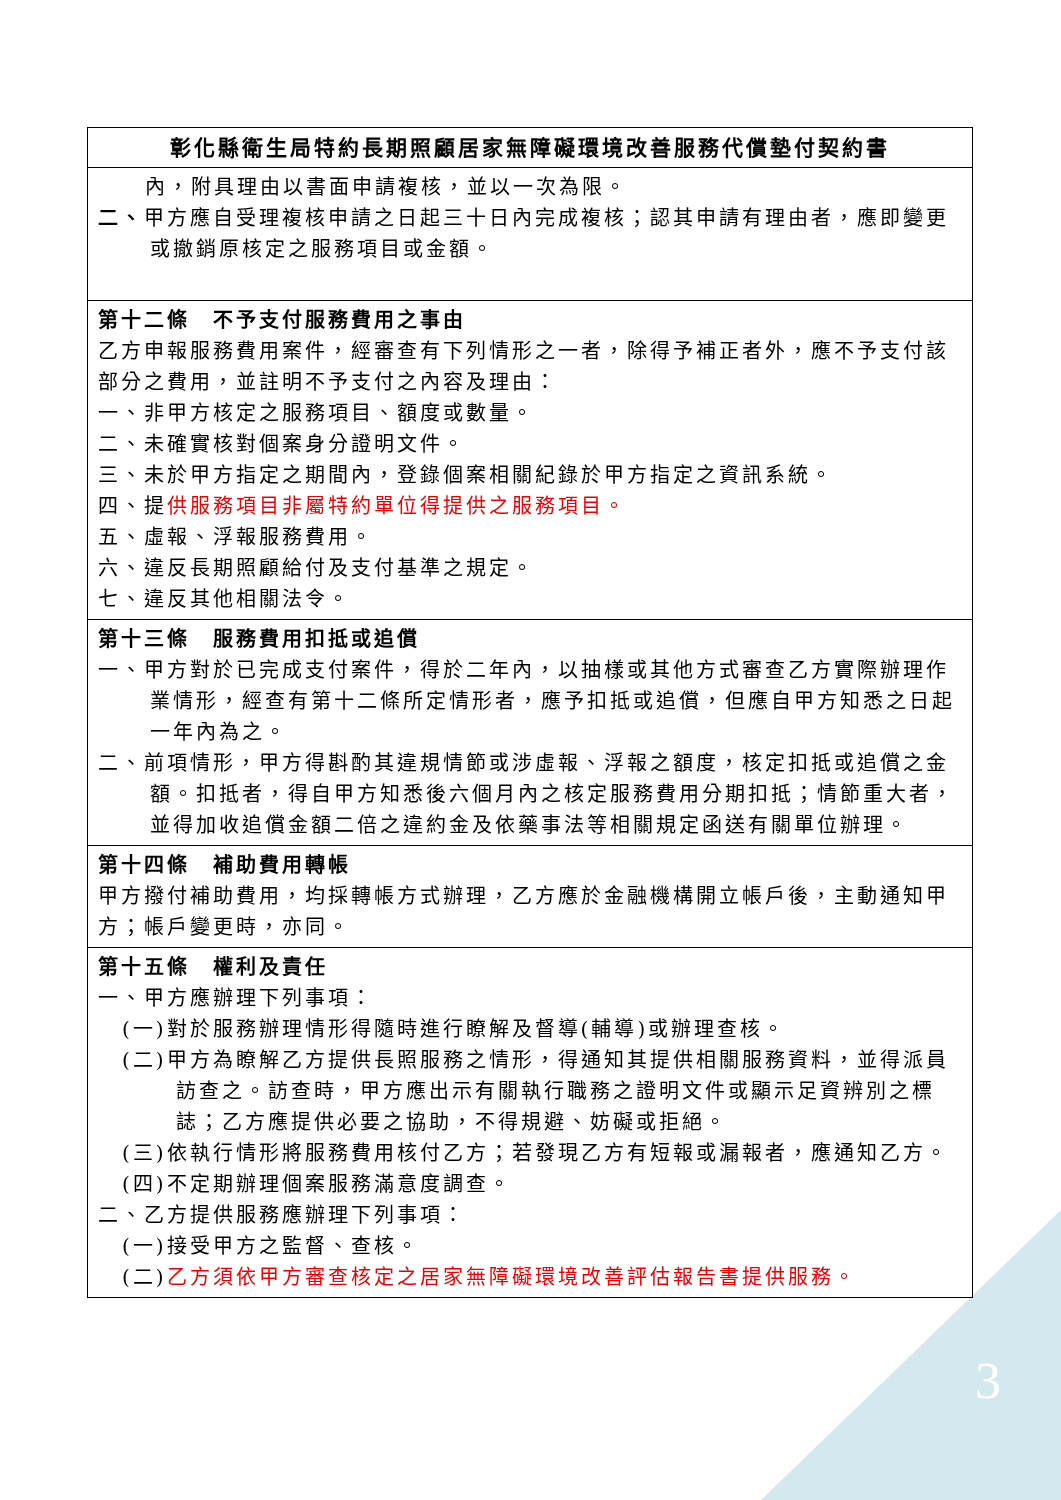| 彰化縣衛生局特約長期照顧居家無障礙環境改善服務代償墊付契約書 |
| --- |
| 內，附具理由以書面申請複核，並以一次為限。 二、 甲方應自受理複核申請之日起三十日內完成複核；認其申請有理由者，應即變更或撤銷原核定之服務項目或金額。 |
| 第十二條 不予支付服務費用之事由 乙方申報服務費用案件，經審查有下列情形之一者，除得予補正者外，應不予支付該部分之費用，並註明不予支付之內容及理由： 一、非甲方核定之服務項目、額度或數量。 二、未確實核對個案身分證明文件。 三、未於甲方指定之期間內，登錄個案相關紀錄於甲方指定之資訊系統。 四、提 供服務項目非屬特約單位得提供之服務項目。 五、虛報、浮報服務費用。 六、違反長期照顧給付及支付基準之規定。 七、違反其他相關法令。 |
| 第十三條 服務費用扣抵或追償 一、甲方對於已完成支付案件，得於二年內，以抽樣或其他方式審查乙方實際辦理作業情形，經查有第十二條所定情形者，應予扣抵或追償，但應自甲方知悉之日起一年內為之。 二、前項情形，甲方得斟酌其違規情節或涉虛報、浮報之額度，核定扣抵或追償之金額。扣抵者，得自甲方知悉後六個月內之核定服務費用分期扣抵；情節重大者，並得加收追償金額二倍之違約金及依藥事法等相關規定函送有關單位辦理。 |
| 第十四條 補助費用轉帳 甲方撥付補助費用，均採轉帳方式辦理，乙方應於金融機構開立帳戶後，主動通知甲方；帳戶變更時，亦同。 |
| 第十五條 權利及責任 一、甲方應辦理下列事項： (一)對於服務辦理情形得隨時進行瞭解及督導(輔導)或辦理查核。 (二)甲方為瞭解乙方提供長照服務之情形，得通知其提供相關服務資料，並得派員訪查之。訪查時，甲方應出示有關執行職務之證明文件或顯示足資辨別之標誌；乙方應提供必要之協助，不得規避、妨礙或拒絕。 (三)依執行情形將服務費用核付乙方；若發現乙方有短報或漏報者，應通知乙方。 (四)不定期辦理個案服務滿意度調查。 二、乙方提供服務應辦理下列事項： (一)接受甲方之監督、查核。 (二) 乙方須依甲方審查核定之居家無障礙環境改善評估報告書提供服務。 |
3